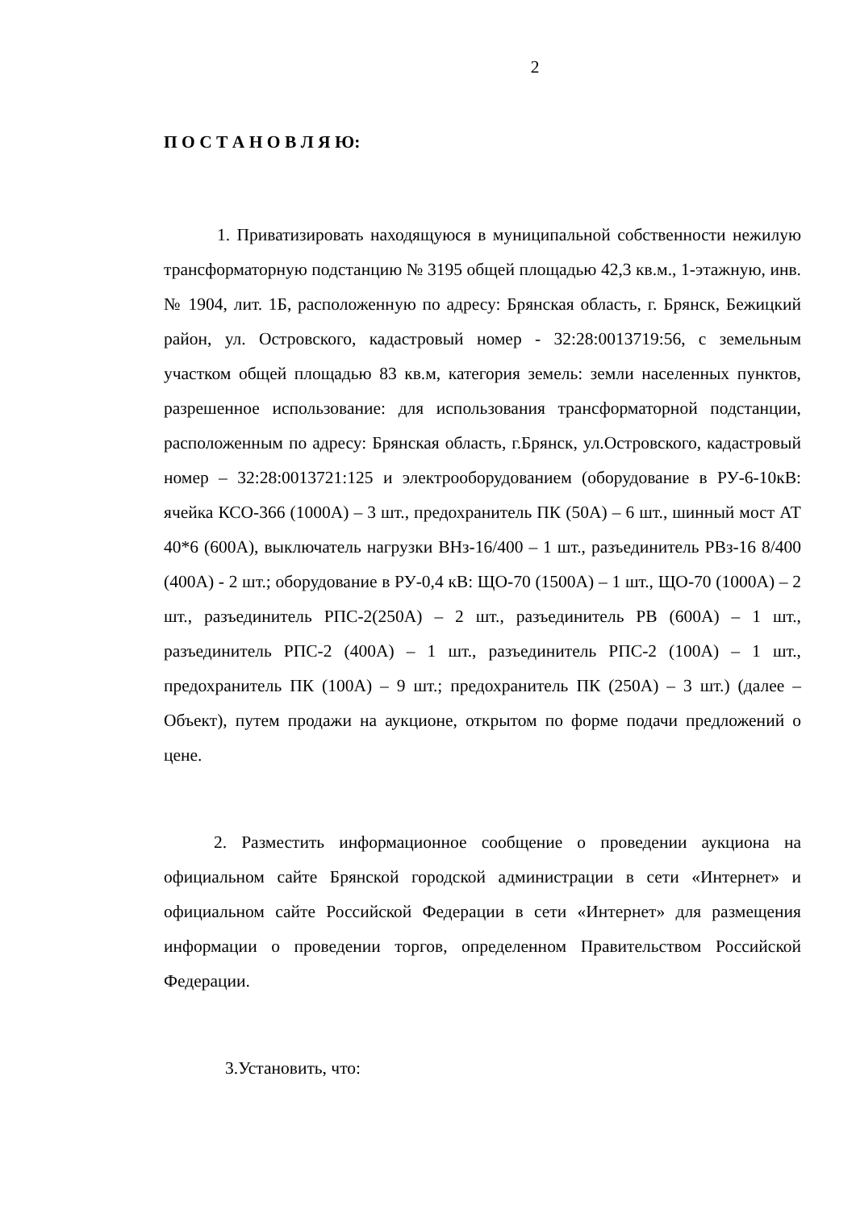2
П О С Т А Н О В Л Я Ю:
1. Приватизировать находящуюся в муниципальной собственности нежилую трансформаторную подстанцию № 3195 общей площадью 42,3 кв.м., 1-этажную, инв.№ 1904, лит. 1Б, расположенную по адресу: Брянская область, г. Брянск, Бежицкий район, ул. Островского, кадастровый номер - 32:28:0013719:56, с земельным участком общей площадью 83 кв.м, категория земель: земли населенных пунктов, разрешенное использование: для использования трансформаторной подстанции, расположенным по адресу: Брянская область, г.Брянск, ул.Островского, кадастровый номер – 32:28:0013721:125 и электрооборудованием (оборудование в РУ-6-10кВ: ячейка КСО-366 (1000А) – 3 шт., предохранитель ПК (50А) – 6 шт., шинный мост АТ 40*6 (600А), выключатель нагрузки ВНз-16/400 – 1 шт., разъединитель РВз-16 8/400 (400А) - 2 шт.; оборудование в РУ-0,4 кВ: ЩО-70 (1500А) – 1 шт., ЩО-70 (1000А) – 2 шт., разъединитель РПС-2(250А) – 2 шт., разъединитель РВ (600А) – 1 шт., разъединитель РПС-2 (400А) – 1 шт., разъединитель РПС-2 (100А) – 1 шт., предохранитель ПК (100А) – 9 шт.; предохранитель ПК (250А) – 3 шт.) (далее – Объект), путем продажи на аукционе, открытом по форме подачи предложений о цене.
2. Разместить информационное сообщение о проведении аукциона на официальном сайте Брянской городской администрации в сети «Интернет» и официальном сайте Российской Федерации в сети «Интернет» для размещения информации о проведении торгов, определенном Правительством Российской Федерации.
3.Установить, что: